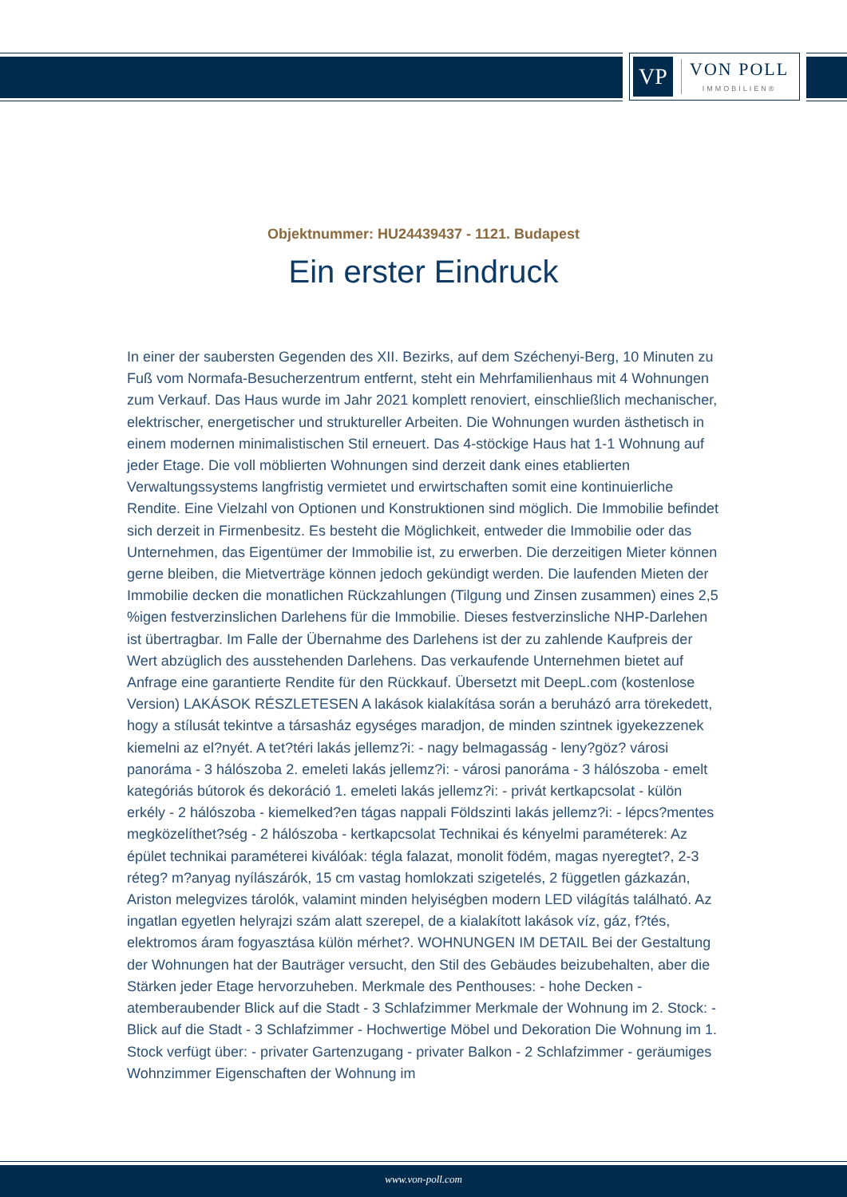VP
VON POLL
IMMOBILIEN®
Objektnummer: HU24439437 - 1121. Budapest
Ein erster Eindruck
In einer der saubersten Gegenden des XII. Bezirks, auf dem Széchenyi-Berg, 10 Minuten zu Fuß vom Normafa-Besucherzentrum entfernt, steht ein Mehrfamilienhaus mit 4 Wohnungen zum Verkauf. Das Haus wurde im Jahr 2021 komplett renoviert, einschließlich mechanischer, elektrischer, energetischer und struktureller Arbeiten. Die Wohnungen wurden ästhetisch in einem modernen minimalistischen Stil erneuert. Das 4-stöckige Haus hat 1-1 Wohnung auf jeder Etage. Die voll möblierten Wohnungen sind derzeit dank eines etablierten Verwaltungssystems langfristig vermietet und erwirtschaften somit eine kontinuierliche Rendite. Eine Vielzahl von Optionen und Konstruktionen sind möglich. Die Immobilie befindet sich derzeit in Firmenbesitz. Es besteht die Möglichkeit, entweder die Immobilie oder das Unternehmen, das Eigentümer der Immobilie ist, zu erwerben. Die derzeitigen Mieter können gerne bleiben, die Mietverträge können jedoch gekündigt werden. Die laufenden Mieten der Immobilie decken die monatlichen Rückzahlungen (Tilgung und Zinsen zusammen) eines 2,5 %igen festverzinslichen Darlehens für die Immobilie. Dieses festverzinsliche NHP-Darlehen ist übertragbar. Im Falle der Übernahme des Darlehens ist der zu zahlende Kaufpreis der Wert abzüglich des ausstehenden Darlehens. Das verkaufende Unternehmen bietet auf Anfrage eine garantierte Rendite für den Rückkauf. Übersetzt mit DeepL.com (kostenlose Version) LAKÁSOK RÉSZLETESEN A lakások kialakítása során a beruházó arra törekedett, hogy a stílusát tekintve a társasház egységes maradjon, de minden szintnek igyekezzenek kiemelni az el?nyét. A tet?téri lakás jellemz?i: - nagy belmagasság - leny?göz? városi panoráma - 3 hálószoba 2. emeleti lakás jellemz?i: - városi panoráma - 3 hálószoba - emelt kategóriás bútorok és dekoráció 1. emeleti lakás jellemz?i: - privát kertkapcsolat - külön erkély - 2 hálószoba - kiemelked?en tágas nappali Földszinti lakás jellemz?i: - lépcs?mentes megközelíthet?ség - 2 hálószoba - kertkapcsolat Technikai és kényelmi paraméterek: Az épület technikai paraméterei kiválóak: tégla falazat, monolit födém, magas nyeregtet?, 2-3 réteg? m?anyag nyílászárók, 15 cm vastag homlokzati szigetelés, 2 független gázkazán, Ariston melegvizes tárolók, valamint minden helyiségben modern LED világítás található. Az ingatlan egyetlen helyrajzi szám alatt szerepel, de a kialakított lakások víz, gáz, f?tés, elektromos áram fogyasztása külön mérhet?. WOHNUNGEN IM DETAIL Bei der Gestaltung der Wohnungen hat der Bauträger versucht, den Stil des Gebäudes beizubehalten, aber die Stärken jeder Etage hervorzuheben. Merkmale des Penthouses: - hohe Decken - atemberaubender Blick auf die Stadt - 3 Schlafzimmer Merkmale der Wohnung im 2. Stock: - Blick auf die Stadt - 3 Schlafzimmer - Hochwertige Möbel und Dekoration Die Wohnung im 1. Stock verfügt über: - privater Gartenzugang - privater Balkon - 2 Schlafzimmer - geräumiges Wohnzimmer Eigenschaften der Wohnung im
www.von-poll.com